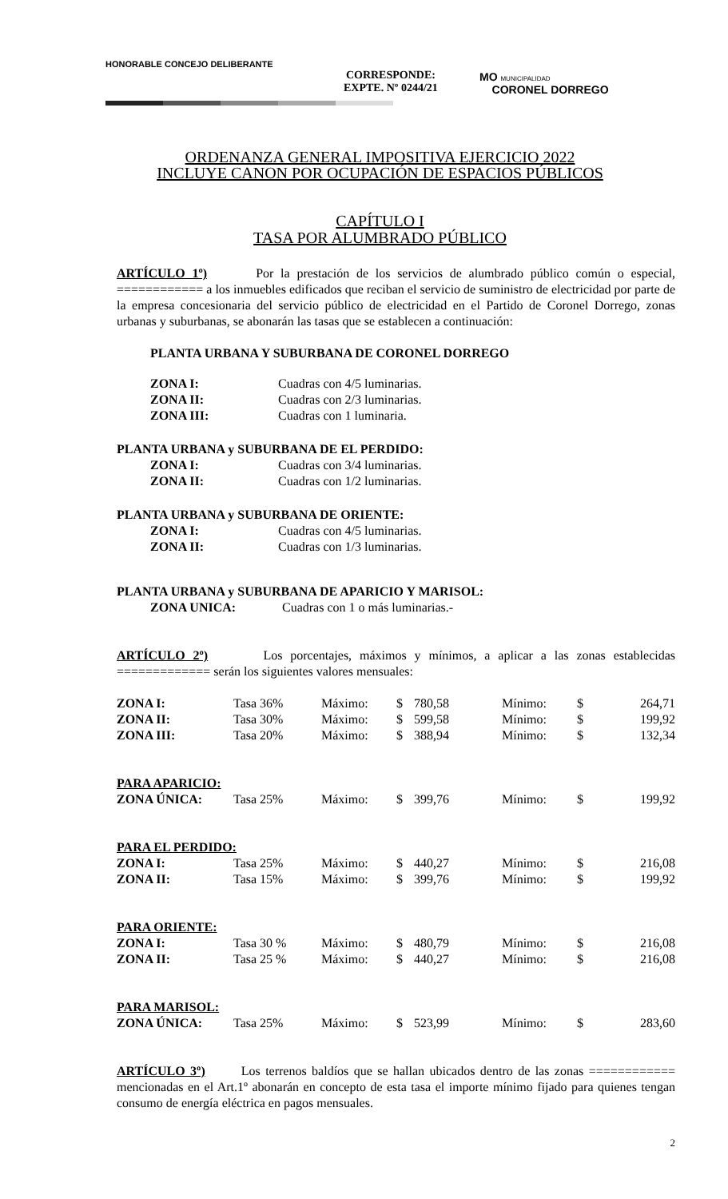HONORABLE CONCEJO DELIBERANTE
CORRESPONDE:
EXPTE. Nº 0244/21
MO MUNICIPALIDAD
CORONEL DORREGO
ORDENANZA GENERAL IMPOSITIVA EJERCICIO 2022
INCLUYE CANON POR OCUPACIÓN DE ESPACIOS PÚBLICOS
CAPÍTULO I
TASA POR ALUMBRADO PÚBLICO
ARTÍCULO 1º) Por la prestación de los servicios de alumbrado público común o especial, ============ a los inmuebles edificados que reciban el servicio de suministro de electricidad por parte de la empresa concesionaria del servicio público de electricidad en el Partido de Coronel Dorrego, zonas urbanas y suburbanas, se abonarán las tasas que se establecen a continuación:
PLANTA URBANA Y SUBURBANA DE CORONEL DORREGO
| ZONA I: | Cuadras con 4/5 luminarias. |
| ZONA II: | Cuadras con 2/3 luminarias. |
| ZONA III: | Cuadras con 1 luminaria. |
PLANTA URBANA y SUBURBANA DE EL PERDIDO:
| ZONA I: | Cuadras con 3/4 luminarias. |
| ZONA II: | Cuadras con 1/2 luminarias. |
PLANTA URBANA y SUBURBANA DE ORIENTE:
| ZONA I: | Cuadras con 4/5 luminarias. |
| ZONA II: | Cuadras con 1/3 luminarias. |
PLANTA URBANA y SUBURBANA DE APARICIO Y MARISOL:
| ZONA UNICA: | Cuadras con 1 o más luminarias.- |
ARTÍCULO 2º) Los porcentajes, máximos y mínimos, a aplicar a las zonas establecidas ============= serán los siguientes valores mensuales:
| ZONA I: | Tasa 36% | Máximo: | $ | 780,58 | Mínimo: | $ | 264,71 |
| ZONA II: | Tasa 30% | Máximo: | $ | 599,58 | Mínimo: | $ | 199,92 |
| ZONA III: | Tasa 20% | Máximo: | $ | 388,94 | Mínimo: | $ | 132,34 |
PARA APARICIO:
| ZONA ÚNICA: | Tasa 25% | Máximo: | $ | 399,76 | Mínimo: | $ | 199,92 |
PARA EL PERDIDO:
| ZONA I: | Tasa 25% | Máximo: | $ | 440,27 | Mínimo: | $ | 216,08 |
| ZONA II: | Tasa 15% | Máximo: | $ | 399,76 | Mínimo: | $ | 199,92 |
PARA ORIENTE:
| ZONA I: | Tasa 30 % | Máximo: | $ | 480,79 | Mínimo: | $ | 216,08 |
| ZONA II: | Tasa 25 % | Máximo: | $ | 440,27 | Mínimo: | $ | 216,08 |
PARA MARISOL:
| ZONA ÚNICA: | Tasa 25% | Máximo: | $ | 523,99 | Mínimo: | $ | 283,60 |
ARTÍCULO 3º) Los terrenos baldíos que se hallan ubicados dentro de las zonas ============ mencionadas en el Art.1º abonarán en concepto de esta tasa el importe mínimo fijado para quienes tengan consumo de energía eléctrica en pagos mensuales.
2